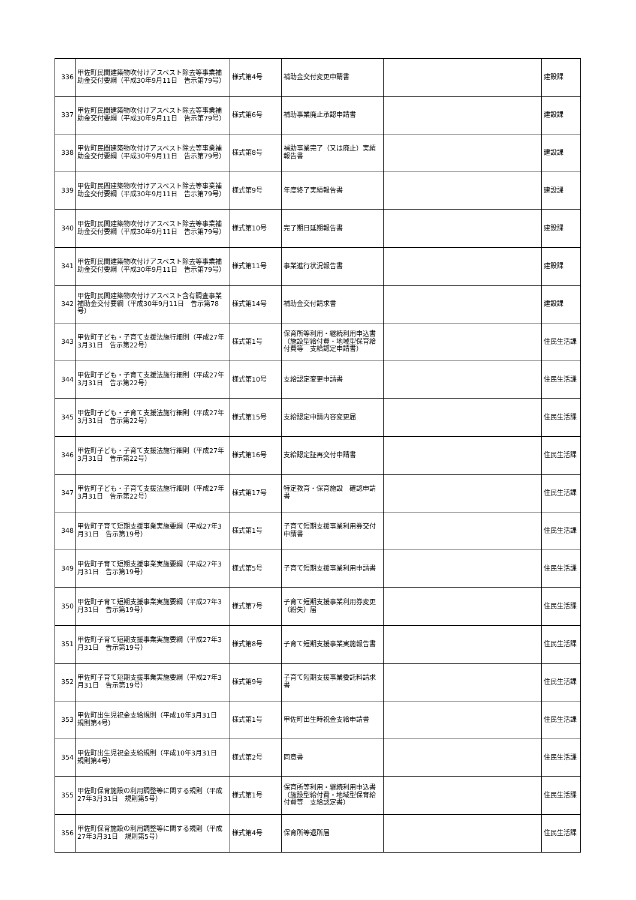| 336 | 甲佐町民間建築物吹付けアスベスト除去等事業補助金交付要綱（平成30年9月11日 告示第79号） | 様式第4号 | 補助金交付変更申請書 | | 建設課 |
| 337 | 甲佐町民間建築物吹付けアスベスト除去等事業補助金交付要綱（平成30年9月11日 告示第79号） | 様式第6号 | 補助事業廃止承認申請書 | | 建設課 |
| 338 | 甲佐町民間建築物吹付けアスベスト除去等事業補助金交付要綱（平成30年9月11日 告示第79号） | 様式第8号 | 補助事業完了（又は廃止）実績報告書 | | 建設課 |
| 339 | 甲佐町民間建築物吹付けアスベスト除去等事業補助金交付要綱（平成30年9月11日 告示第79号） | 様式第9号 | 年度終了実績報告書 | | 建設課 |
| 340 | 甲佐町民間建築物吹付けアスベスト除去等事業補助金交付要綱（平成30年9月11日 告示第79号） | 様式第10号 | 完了期日延期報告書 | | 建設課 |
| 341 | 甲佐町民間建築物吹付けアスベスト除去等事業補助金交付要綱（平成30年9月11日 告示第79号） | 様式第11号 | 事業進行状況報告書 | | 建設課 |
| 342 | 甲佐町民間建築物吹付けアスベスト含有調査事業補助金交付要綱（平成30年9月11日 告示第78号） | 様式第14号 | 補助金交付請求書 | | 建設課 |
| 343 | 甲佐町子ども・子育て支援法施行細則（平成27年3月31日 告示第22号） | 様式第1号 | 保育所等利用・継続利用申込書（施設型給付費・地域型保育給付費等 支給認定申請書） | | 住民生活課 |
| 344 | 甲佐町子ども・子育て支援法施行細則（平成27年3月31日 告示第22号） | 様式第10号 | 支給認定変更申請書 | | 住民生活課 |
| 345 | 甲佐町子ども・子育て支援法施行細則（平成27年3月31日 告示第22号） | 様式第15号 | 支給認定申請内容変更届 | | 住民生活課 |
| 346 | 甲佐町子ども・子育て支援法施行細則（平成27年3月31日 告示第22号） | 様式第16号 | 支給認定証再交付申請書 | | 住民生活課 |
| 347 | 甲佐町子ども・子育て支援法施行細則（平成27年3月31日 告示第22号） | 様式第17号 | 特定教育・保育施設 確認申請書 | | 住民生活課 |
| 348 | 甲佐町子育て短期支援事業実施要綱（平成27年3月31日 告示第19号） | 様式第1号 | 子育て短期支援事業利用券交付申請書 | | 住民生活課 |
| 349 | 甲佐町子育て短期支援事業実施要綱（平成27年3月31日 告示第19号） | 様式第5号 | 子育て短期支援事業利用申請書 | | 住民生活課 |
| 350 | 甲佐町子育て短期支援事業実施要綱（平成27年3月31日 告示第19号） | 様式第7号 | 子育て短期支援事業利用券変更（紛失）届 | | 住民生活課 |
| 351 | 甲佐町子育て短期支援事業実施要綱（平成27年3月31日 告示第19号） | 様式第8号 | 子育て短期支援事業実施報告書 | | 住民生活課 |
| 352 | 甲佐町子育て短期支援事業実施要綱（平成27年3月31日 告示第19号） | 様式第9号 | 子育て短期支援事業委託料請求書 | | 住民生活課 |
| 353 | 甲佐町出生児祝金支給規則（平成10年3月31日 規則第4号） | 様式第1号 | 甲佐町出生時祝金支給申請書 | | 住民生活課 |
| 354 | 甲佐町出生児祝金支給規則（平成10年3月31日 規則第4号） | 様式第2号 | 同意書 | | 住民生活課 |
| 355 | 甲佐町保育施設の利用調整等に関する規則（平成27年3月31日 規則第5号） | 様式第1号 | 保育所等利用・継続利用申込書（施設型給付費・地域型保育給付費等 支給認定書） | | 住民生活課 |
| 356 | 甲佐町保育施設の利用調整等に関する規則（平成27年3月31日 規則第5号） | 様式第4号 | 保育所等退所届 | | 住民生活課 |